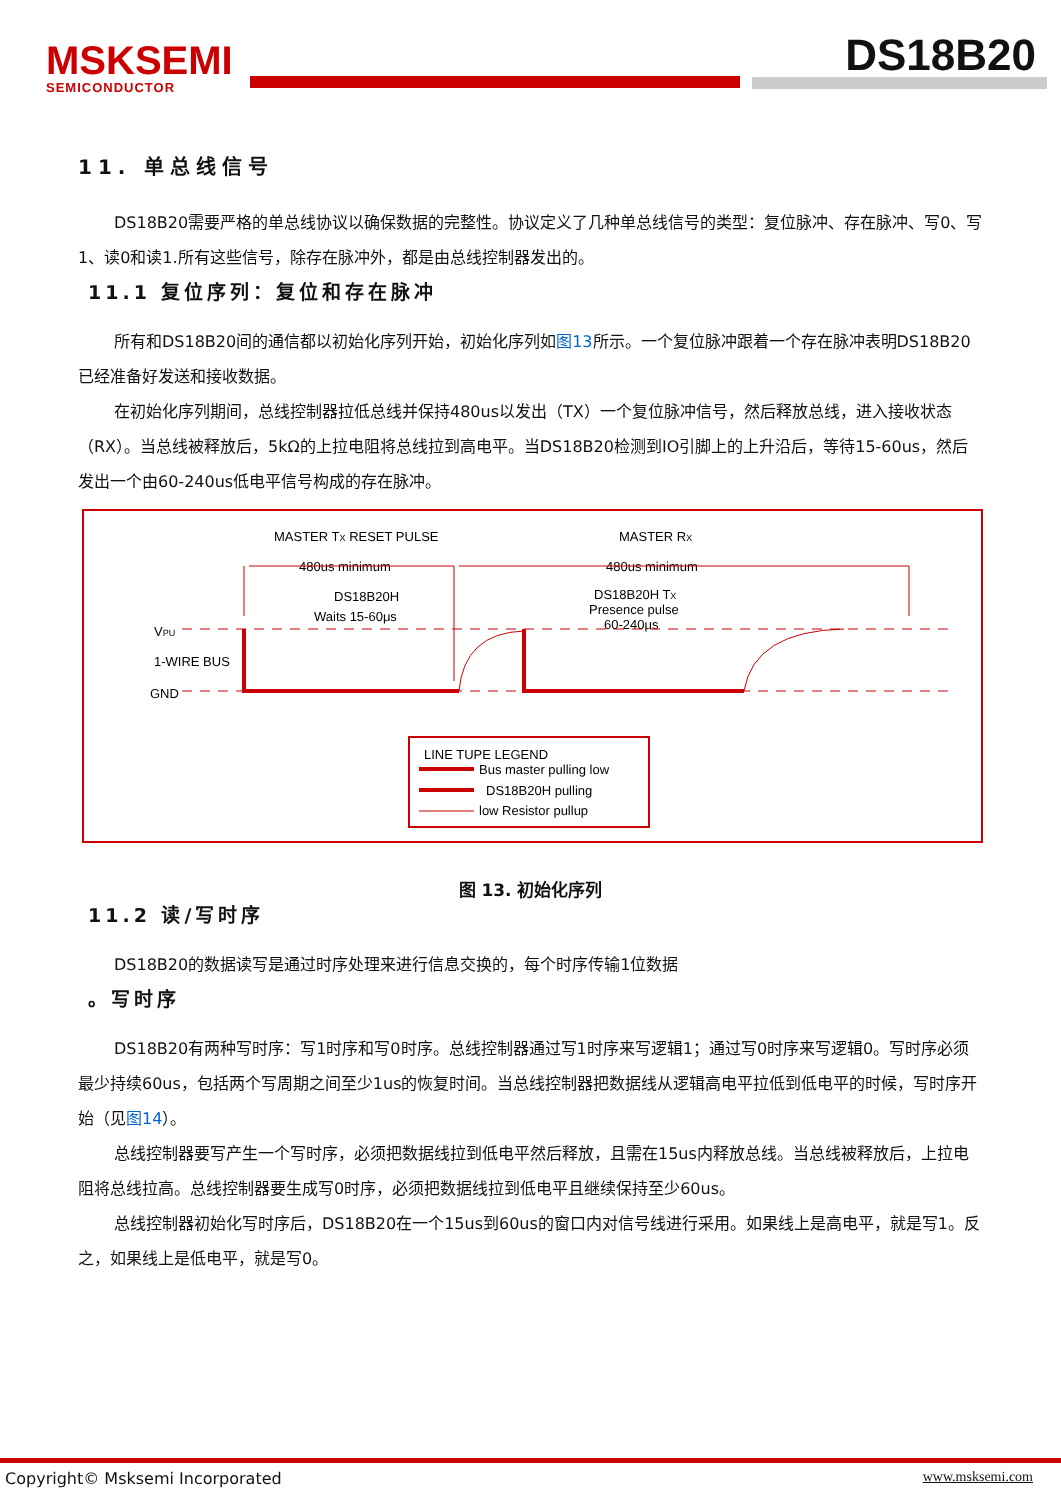MSKSEMI
SEMICONDUCTOR
DS18B20
11. 单总线信号
DS18B20需要严格的单总线协议以确保数据的完整性。协议定义了几种单总线信号的类型：复位脉冲、存在脉冲、写0、写1、读0和读1.所有这些信号，除存在脉冲外，都是由总线控制器发出的。
11.1 复位序列：复位和存在脉冲
所有和DS18B20间的通信都以初始化序列开始，初始化序列如图13所示。一个复位脉冲跟着一个存在脉冲表明DS18B20已经准备好发送和接收数据。
在初始化序列期间，总线控制器拉低总线并保持480us以发出（TX）一个复位脉冲信号，然后释放总线，进入接收状态（RX）。当总线被释放后，5kΩ的上拉电阻将总线拉到高电平。当DS18B20检测到IO引脚上的上升沿后，等待15-60us，然后发出一个由60-240us低电平信号构成的存在脉冲。
MASTER TX RESET PULSE
MASTER RX
480us minimum
480us minimum
DS18B20H
Waits 15-60μs
DS18B20H TX
Presence pulse
60-240μs
VPU
1-WIRE BUS
GND
LINE TUPE LEGEND
Bus master pulling low
DS18B20H pulling
low Resistor pullup
图 13. 初始化序列
11.2 读/写时序
DS18B20的数据读写是通过时序处理来进行信息交换的，每个时序传输1位数据
。写时序
DS18B20有两种写时序：写1时序和写0时序。总线控制器通过写1时序来写逻辑1；通过写0时序来写逻辑0。写时序必须最少持续60us，包括两个写周期之间至少1us的恢复时间。当总线控制器把数据线从逻辑高电平拉低到低电平的时候，写时序开始（见图14）。
总线控制器要写产生一个写时序，必须把数据线拉到低电平然后释放，且需在15us内释放总线。当总线被释放后，上拉电阻将总线拉高。总线控制器要生成写0时序，必须把数据线拉到低电平且继续保持至少60us。
总线控制器初始化写时序后，DS18B20在一个15us到60us的窗口内对信号线进行采用。如果线上是高电平，就是写1。反之，如果线上是低电平，就是写0。
Copyright© Msksemi Incorporated www.msksemi.com